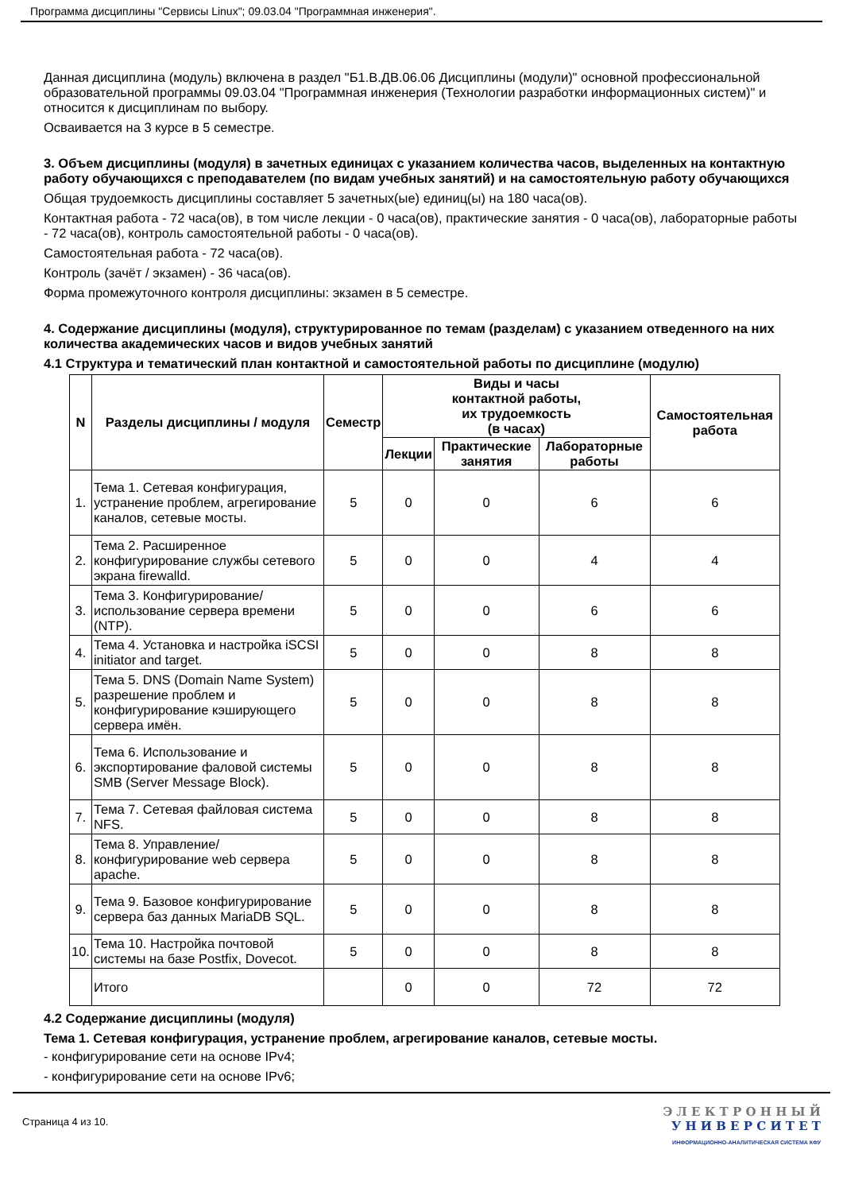Программа дисциплины "Сервисы Linux"; 09.03.04 "Программная инженерия".
Данная дисциплина (модуль) включена в раздел "Б1.В.ДВ.06.06 Дисциплины (модули)" основной профессиональной образовательной программы 09.03.04 "Программная инженерия (Технологии разработки информационных систем)" и относится к дисциплинам по выбору.
Осваивается на 3 курсе в 5 семестре.
3. Объем дисциплины (модуля) в зачетных единицах с указанием количества часов, выделенных на контактную работу обучающихся с преподавателем (по видам учебных занятий) и на самостоятельную работу обучающихся
Общая трудоемкость дисциплины составляет 5 зачетных(ые) единиц(ы) на 180 часа(ов).
Контактная работа - 72 часа(ов), в том числе лекции - 0 часа(ов), практические занятия - 0 часа(ов), лабораторные работы - 72 часа(ов), контроль самостоятельной работы - 0 часа(ов).
Самостоятельная работа - 72 часа(ов).
Контроль (зачёт / экзамен) - 36 часа(ов).
Форма промежуточного контроля дисциплины: экзамен в 5 семестре.
4. Содержание дисциплины (модуля), структурированное по темам (разделам) с указанием отведенного на них количества академических часов и видов учебных занятий
4.1 Структура и тематический план контактной и самостоятельной работы по дисциплине (модулю)
| N | Разделы дисциплины / модуля | Семестр | Виды и часы контактной работы, их трудоемкость (в часах) | | | Самостоятельная работа |
| --- | --- | --- | --- | --- | --- | --- |
| | | | Лекции | Практические занятия | Лабораторные работы | |
| 1. | Тема 1. Сетевая конфигурация, устранение проблем, агрегирование каналов, сетевые мосты. | 5 | 0 | 0 | 6 | 6 |
| 2. | Тема 2. Расширенное конфигурирование службы сетевого экрана firewalld. | 5 | 0 | 0 | 4 | 4 |
| 3. | Тема 3. Конфигурирование/использование сервера времени (NTP). | 5 | 0 | 0 | 6 | 6 |
| 4. | Тема 4. Установка и настройка iSCSI initiator and target. | 5 | 0 | 0 | 8 | 8 |
| 5. | Тема 5. DNS (Domain Name System) разрешение проблем и конфигурирование кэширующего сервера имён. | 5 | 0 | 0 | 8 | 8 |
| 6. | Тема 6. Использование и экспортирование фаловой системы SMB (Server Message Block). | 5 | 0 | 0 | 8 | 8 |
| 7. | Тема 7. Сетевая файловая система NFS. | 5 | 0 | 0 | 8 | 8 |
| 8. | Тема 8. Управление/конфигурирование web сервера apache. | 5 | 0 | 0 | 8 | 8 |
| 9. | Тема 9. Базовое конфигурирование сервера баз данных MariaDB SQL. | 5 | 0 | 0 | 8 | 8 |
| 10. | Тема 10. Настройка почтовой системы на базе Postfix, Dovecot. | 5 | 0 | 0 | 8 | 8 |
| | Итого | | 0 | 0 | 72 | 72 |
4.2 Содержание дисциплины (модуля)
Тема 1. Сетевая конфигурация, устранение проблем, агрегирование каналов, сетевые мосты.
- конфигурирование сети на основе IPv4;
- конфигурирование сети на основе IPv6;
Страница 4 из 10.
Э Л Е К Т Р О Н Н Ы Й
У Н И В Е Р С И Т Е Т
ИНФОРМАЦИОННО-АНАЛИТИЧЕСКАЯ СИСТЕМА КФУ